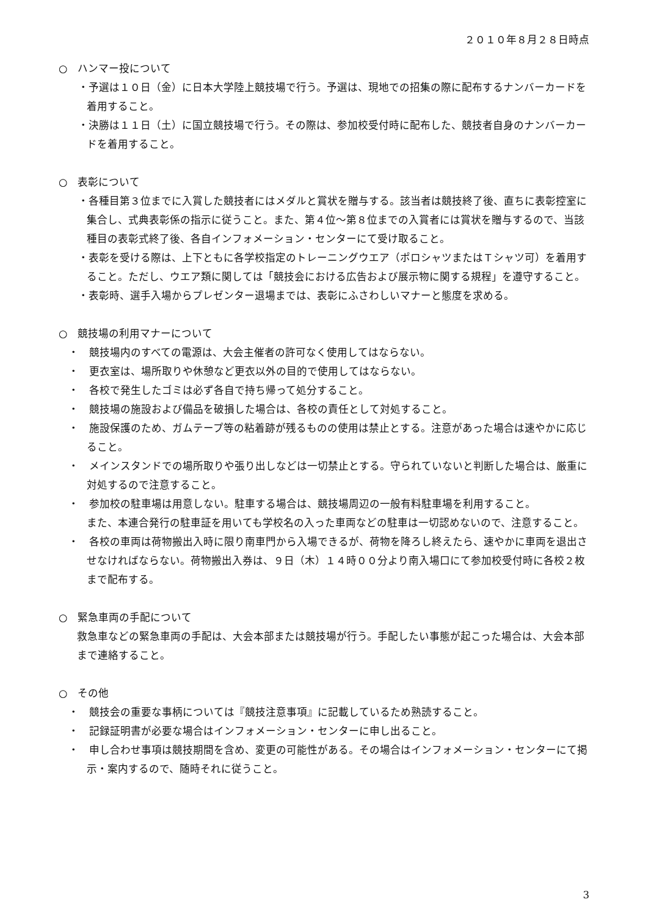２０１０年８月２８日時点
○　ハンマー投について
・予選は１０日（金）に日本大学陸上競技場で行う。予選は、現地での招集の際に配布するナンバーカードを着用すること。
・決勝は１１日（土）に国立競技場で行う。その際は、参加校受付時に配布した、競技者自身のナンバーカードを着用すること。
○　表彰について
・各種目第３位までに入賞した競技者にはメダルと賞状を贈与する。該当者は競技終了後、直ちに表彰控室に集合し、式典表彰係の指示に従うこと。また、第４位～第８位までの入賞者には賞状を贈与するので、当該種目の表彰式終了後、各自インフォメーション・センターにて受け取ること。
・表彰を受ける際は、上下ともに各学校指定のトレーニングウエア（ポロシャツまたはＴシャツ可）を着用すること。ただし、ウエア類に関しては「競技会における広告および展示物に関する規程」を遵守すること。
・表彰時、選手入場からプレゼンター退場までは、表彰にふさわしいマナーと態度を求める。
○　競技場の利用マナーについて
・　競技場内のすべての電源は、大会主催者の許可なく使用してはならない。
・　更衣室は、場所取りや休憩など更衣以外の目的で使用してはならない。
・　各校で発生したゴミは必ず各自で持ち帰って処分すること。
・　競技場の施設および備品を破損した場合は、各校の責任として対処すること。
・　施設保護のため、ガムテープ等の粘着跡が残るものの使用は禁止とする。注意があった場合は速やかに応じること。
・　メインスタンドでの場所取りや張り出しなどは一切禁止とする。守られていないと判断した場合は、厳重に対処するので注意すること。
・　参加校の駐車場は用意しない。駐車する場合は、競技場周辺の一般有料駐車場を利用すること。
また、本連合発行の駐車証を用いても学校名の入った車両などの駐車は一切認めないので、注意すること。
・　各校の車両は荷物搬出入時に限り南車門から入場できるが、荷物を降ろし終えたら、速やかに車両を退出させなければならない。荷物搬出入券は、９日（木）１４時００分より南入場口にて参加校受付時に各校２枚まで配布する。
○　緊急車両の手配について
救急車などの緊急車両の手配は、大会本部または競技場が行う。手配したい事態が起こった場合は、大会本部まで連絡すること。
○　その他
・　競技会の重要な事柄については『競技注意事項』に記載しているため熟読すること。
・　記録証明書が必要な場合はインフォメーション・センターに申し出ること。
・　申し合わせ事項は競技期間を含め、変更の可能性がある。その場合はインフォメーション・センターにて掲示・案内するので、随時それに従うこと。
3